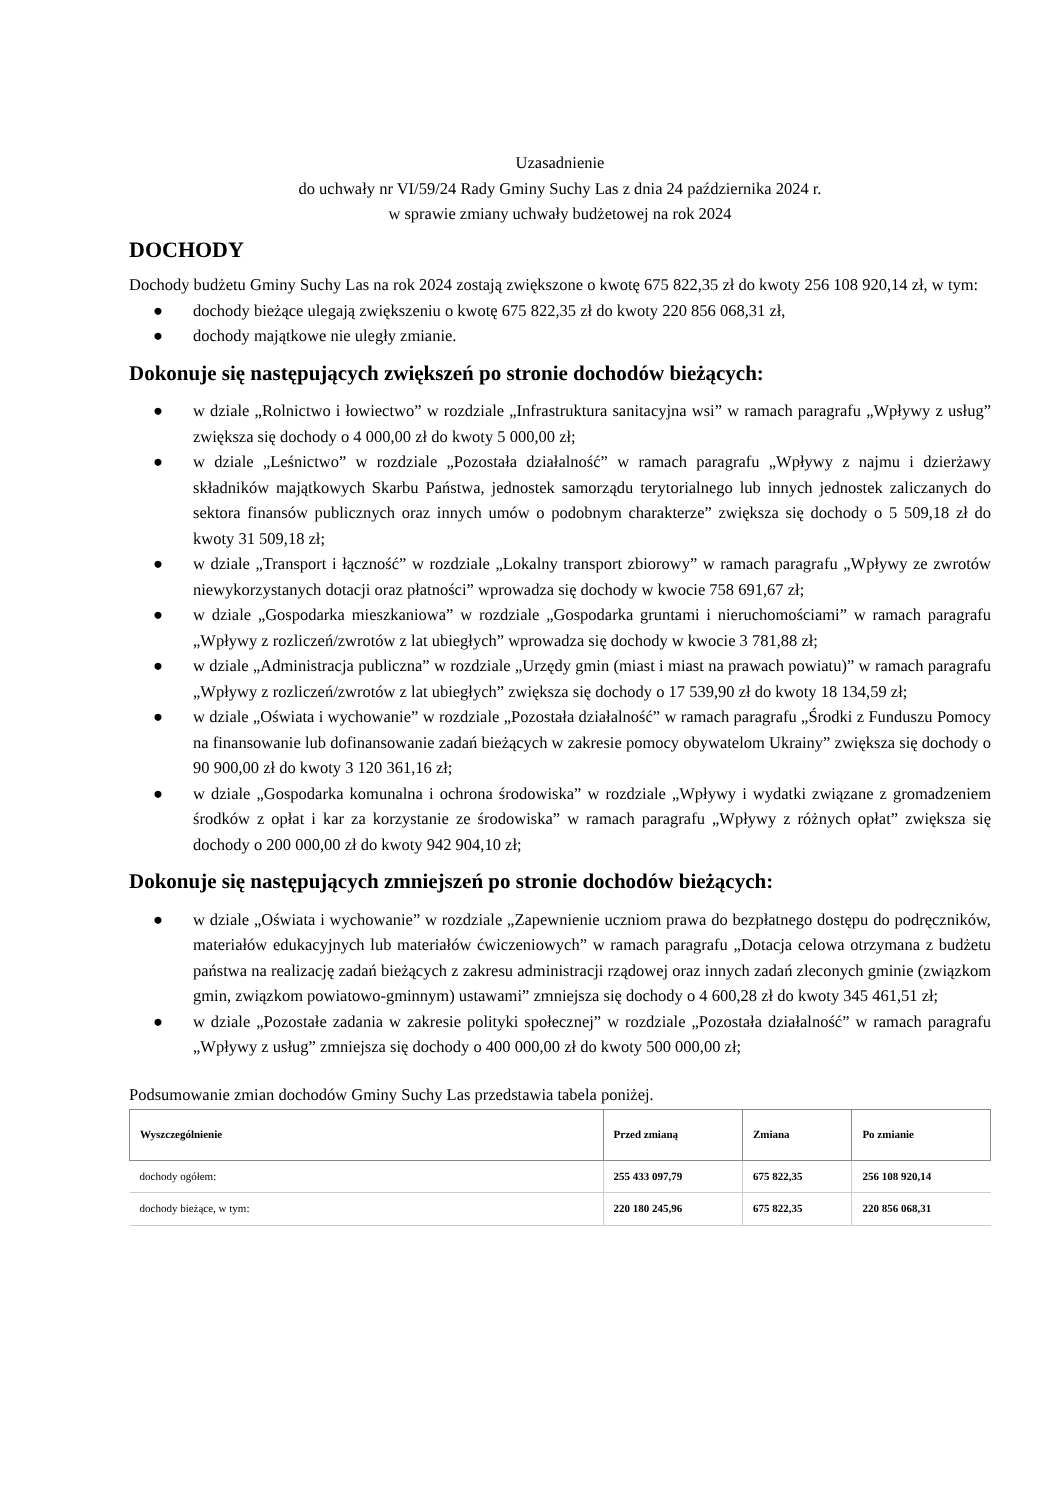Uzasadnienie
do uchwały nr VI/59/24 Rady Gminy Suchy Las z dnia 24 października 2024 r.
w sprawie zmiany uchwały budżetowej na rok 2024
DOCHODY
Dochody budżetu Gminy Suchy Las na rok 2024 zostają zwiększone o kwotę 675 822,35 zł do kwoty 256 108 920,14 zł, w tym:
● dochody bieżące ulegają zwiększeniu o kwotę 675 822,35 zł do kwoty 220 856 068,31 zł,
● dochody majątkowe nie uległy zmianie.
Dokonuje się następujących zwiększeń po stronie dochodów bieżących:
● w dziale „Rolnictwo i łowiectwo” w rozdziale „Infrastruktura sanitacyjna wsi” w ramach paragrafu „Wpływy z usług” zwiększa się dochody o 4 000,00 zł do kwoty 5 000,00 zł;
● w dziale „Leśnictwo” w rozdziale „Pozostała działalność” w ramach paragrafu „Wpływy z najmu i dzierżawy składników majątkowych Skarbu Państwa, jednostek samorządu terytorialnego lub innych jednostek zaliczanych do sektora finansów publicznych oraz innych umów o podobnym charakterze” zwiększa się dochody o 5 509,18 zł do kwoty 31 509,18 zł;
● w dziale „Transport i łączność” w rozdziale „Lokalny transport zbiorowy” w ramach paragrafu „Wpływy ze zwrotów niewykorzystanych dotacji oraz płatności” wprowadza się dochody w kwocie 758 691,67 zł;
● w dziale „Gospodarka mieszkaniowa” w rozdziale „Gospodarka gruntami i nieruchomościami” w ramach paragrafu „Wpływy z rozliczeń/zwrotów z lat ubiegłych” wprowadza się dochody w kwocie 3 781,88 zł;
● w dziale „Administracja publiczna” w rozdziale „Urzędy gmin (miast i miast na prawach powiatu)” w ramach paragrafu „Wpływy z rozliczeń/zwrotów z lat ubiegłych” zwiększa się dochody o 17 539,90 zł do kwoty 18 134,59 zł;
● w dziale „Oświata i wychowanie” w rozdziale „Pozostała działalność” w ramach paragrafu „Środki z Funduszu Pomocy na finansowanie lub dofinansowanie zadań bieżących w zakresie pomocy obywatelom Ukrainy” zwiększa się dochody o 90 900,00 zł do kwoty 3 120 361,16 zł;
● w dziale „Gospodarka komunalna i ochrona środowiska” w rozdziale „Wpływy i wydatki związane z gromadzeniem środków z opłat i kar za korzystanie ze środowiska” w ramach paragrafu „Wpływy z różnych opłat” zwiększa się dochody o 200 000,00 zł do kwoty 942 904,10 zł;
Dokonuje się następujących zmniejszeń po stronie dochodów bieżących:
● w dziale „Oświata i wychowanie” w rozdziale „Zapewnienie uczniom prawa do bezpłatnego dostępu do podręczników, materiałów edukacyjnych lub materiałów ćwiczeniowych” w ramach paragrafu „Dotacja celowa otrzymana z budżetu państwa na realizację zadań bieżących z zakresu administracji rządowej oraz innych zadań zleconych gminie (związkom gmin, związkom powiatowo-gminnym) ustawami” zmniejsza się dochody o 4 600,28 zł do kwoty 345 461,51 zł;
● w dziale „Pozostałe zadania w zakresie polityki społecznej” w rozdziale „Pozostała działalność” w ramach paragrafu „Wpływy z usług” zmniejsza się dochody o 400 000,00 zł do kwoty 500 000,00 zł;
Podsumowanie zmian dochodów Gminy Suchy Las przedstawia tabela poniżej.
| Wyszczególnienie | Przed zmianą | Zmiana | Po zmianie |
| --- | --- | --- | --- |
| dochody ogółem: | 255 433 097,79 | 675 822,35 | 256 108 920,14 |
| dochody bieżące, w tym: | 220 180 245,96 | 675 822,35 | 220 856 068,31 |